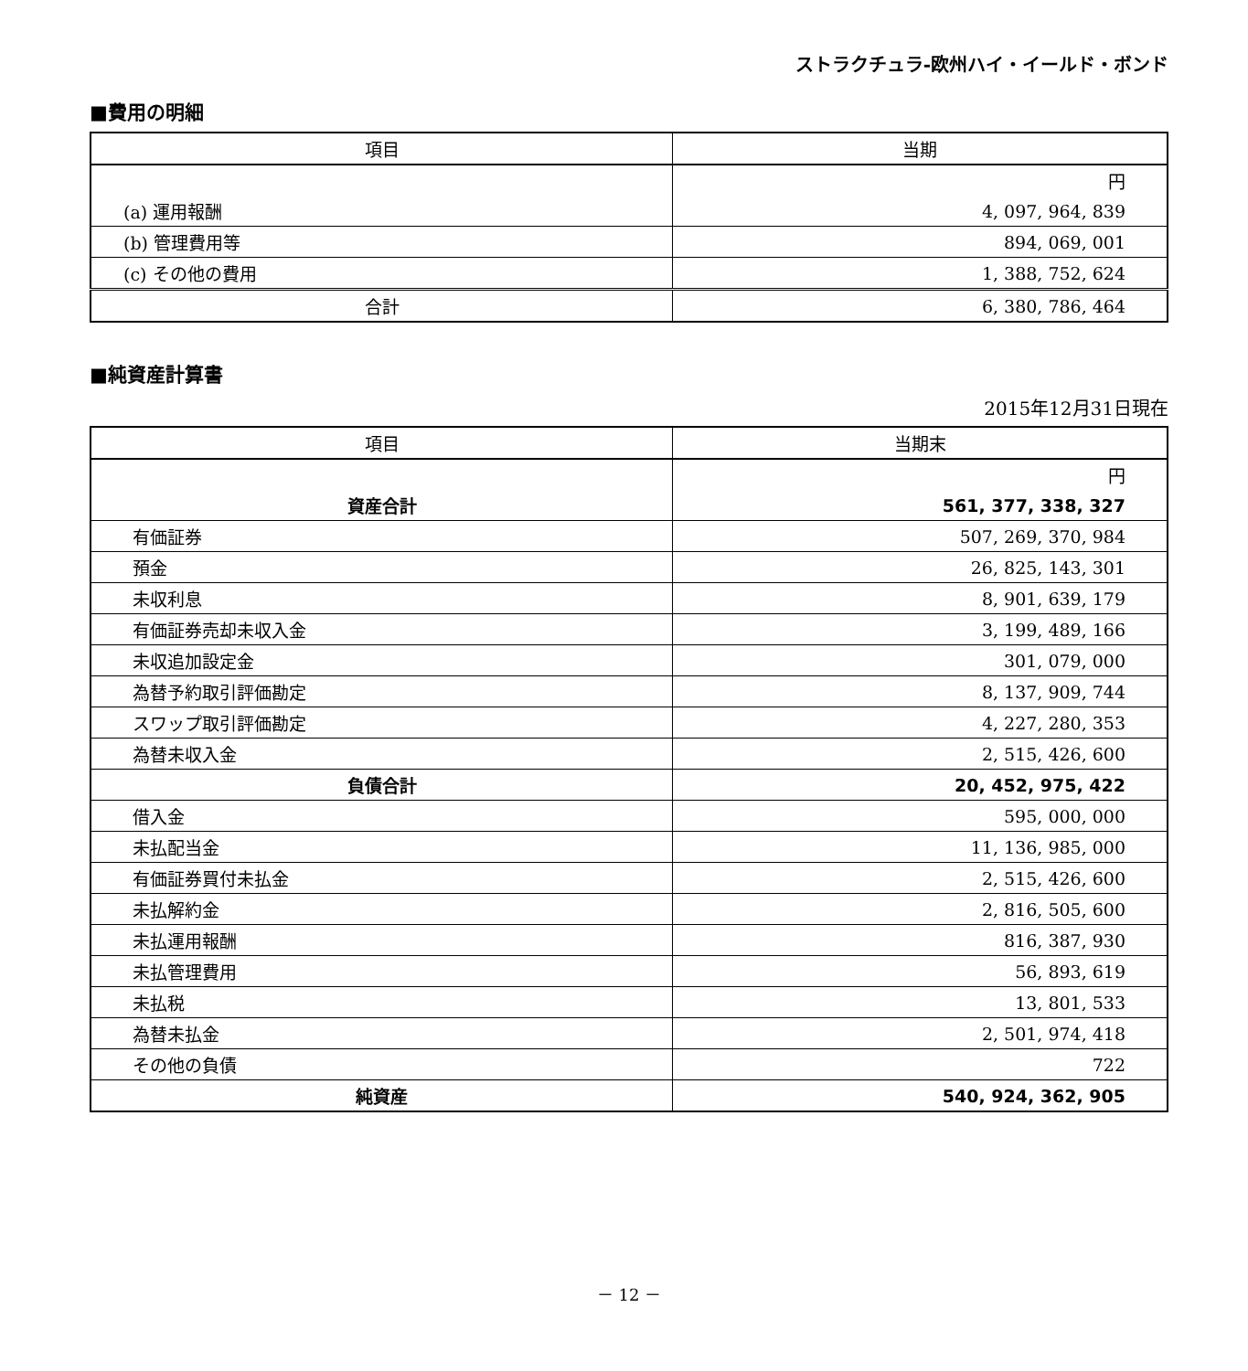ストラクチュラ-欧州ハイ・イールド・ボンド
■費用の明細
| 項目 | 当期 |
| --- | --- |
| | 円 |
| (a) 運用報酬 | 4, 097, 964, 839 |
| (b) 管理費用等 | 894, 069, 001 |
| (c) その他の費用 | 1, 388, 752, 624 |
| 合計 | 6, 380, 786, 464 |
■純資産計算書
2015年12月31日現在
| 項目 | 当期末 |
| --- | --- |
| | 円 |
| 資産合計 | 561, 377, 338, 327 |
| 有価証券 | 507, 269, 370, 984 |
| 預金 | 26, 825, 143, 301 |
| 未収利息 | 8, 901, 639, 179 |
| 有価証券売却未収入金 | 3, 199, 489, 166 |
| 未収追加設定金 | 301, 079, 000 |
| 為替予約取引評価勘定 | 8, 137, 909, 744 |
| スワップ取引評価勘定 | 4, 227, 280, 353 |
| 為替未収入金 | 2, 515, 426, 600 |
| 負債合計 | 20, 452, 975, 422 |
| 借入金 | 595, 000, 000 |
| 未払配当金 | 11, 136, 985, 000 |
| 有価証券買付未払金 | 2, 515, 426, 600 |
| 未払解約金 | 2, 816, 505, 600 |
| 未払運用報酬 | 816, 387, 930 |
| 未払管理費用 | 56, 893, 619 |
| 未払税 | 13, 801, 533 |
| 為替未払金 | 2, 501, 974, 418 |
| その他の負債 | 722 |
| 純資産 | 540, 924, 362, 905 |
－ 12 －